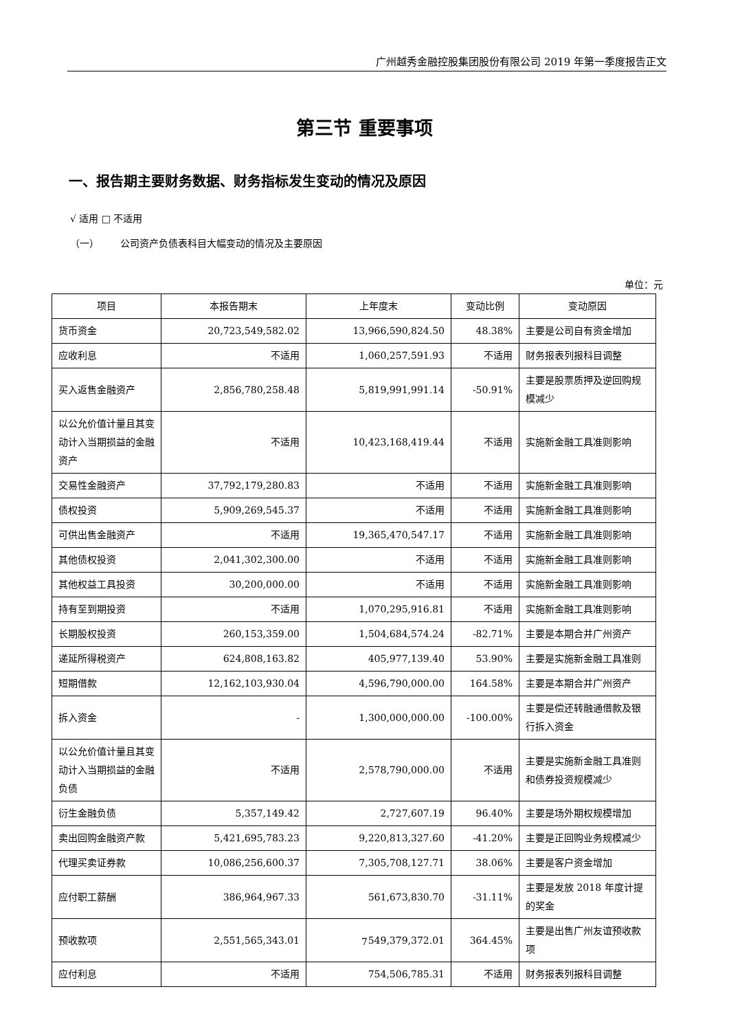广州越秀金融控股集团股份有限公司 2019 年第一季度报告正文
第三节 重要事项
一、报告期主要财务数据、财务指标发生变动的情况及原因
√ 适用 □ 不适用
（一） 公司资产负债表科目大幅变动的情况及主要原因
单位：元
| 项目 | 本报告期末 | 上年度末 | 变动比例 | 变动原因 |
| --- | --- | --- | --- | --- |
| 货币资金 | 20,723,549,582.02 | 13,966,590,824.50 | 48.38% | 主要是公司自有资金增加 |
| 应收利息 | 不适用 | 1,060,257,591.93 | 不适用 | 财务报表列报科目调整 |
| 买入返售金融资产 | 2,856,780,258.48 | 5,819,991,991.14 | -50.91% | 主要是股票质押及逆回购规模减少 |
| 以公允价值计量且其变动计入当期损益的金融资产 | 不适用 | 10,423,168,419.44 | 不适用 | 实施新金融工具准则影响 |
| 交易性金融资产 | 37,792,179,280.83 | 不适用 | 不适用 | 实施新金融工具准则影响 |
| 债权投资 | 5,909,269,545.37 | 不适用 | 不适用 | 实施新金融工具准则影响 |
| 可供出售金融资产 | 不适用 | 19,365,470,547.17 | 不适用 | 实施新金融工具准则影响 |
| 其他债权投资 | 2,041,302,300.00 | 不适用 | 不适用 | 实施新金融工具准则影响 |
| 其他权益工具投资 | 30,200,000.00 | 不适用 | 不适用 | 实施新金融工具准则影响 |
| 持有至到期投资 | 不适用 | 1,070,295,916.81 | 不适用 | 实施新金融工具准则影响 |
| 长期股权投资 | 260,153,359.00 | 1,504,684,574.24 | -82.71% | 主要是本期合并广州资产 |
| 递延所得税资产 | 624,808,163.82 | 405,977,139.40 | 53.90% | 主要是实施新金融工具准则 |
| 短期借款 | 12,162,103,930.04 | 4,596,790,000.00 | 164.58% | 主要是本期合并广州资产 |
| 拆入资金 | - | 1,300,000,000.00 | -100.00% | 主要是偿还转融通借款及银行拆入资金 |
| 以公允价值计量且其变动计入当期损益的金融负债 | 不适用 | 2,578,790,000.00 | 不适用 | 主要是实施新金融工具准则和债券投资规模减少 |
| 衍生金融负债 | 5,357,149.42 | 2,727,607.19 | 96.40% | 主要是场外期权规模增加 |
| 卖出回购金融资产款 | 5,421,695,783.23 | 9,220,813,327.60 | -41.20% | 主要是正回购业务规模减少 |
| 代理买卖证券款 | 10,086,256,600.37 | 7,305,708,127.71 | 38.06% | 主要是客户资金增加 |
| 应付职工薪酬 | 386,964,967.33 | 561,673,830.70 | -31.11% | 主要是发放 2018 年度计提的奖金 |
| 预收款项 | 2,551,565,343.01 | 549,379,372.01 | 364.45% | 主要是出售广州友谊预收款项 |
| 应付利息 | 不适用 | 754,506,785.31 | 不适用 | 财务报表列报科目调整 |
7